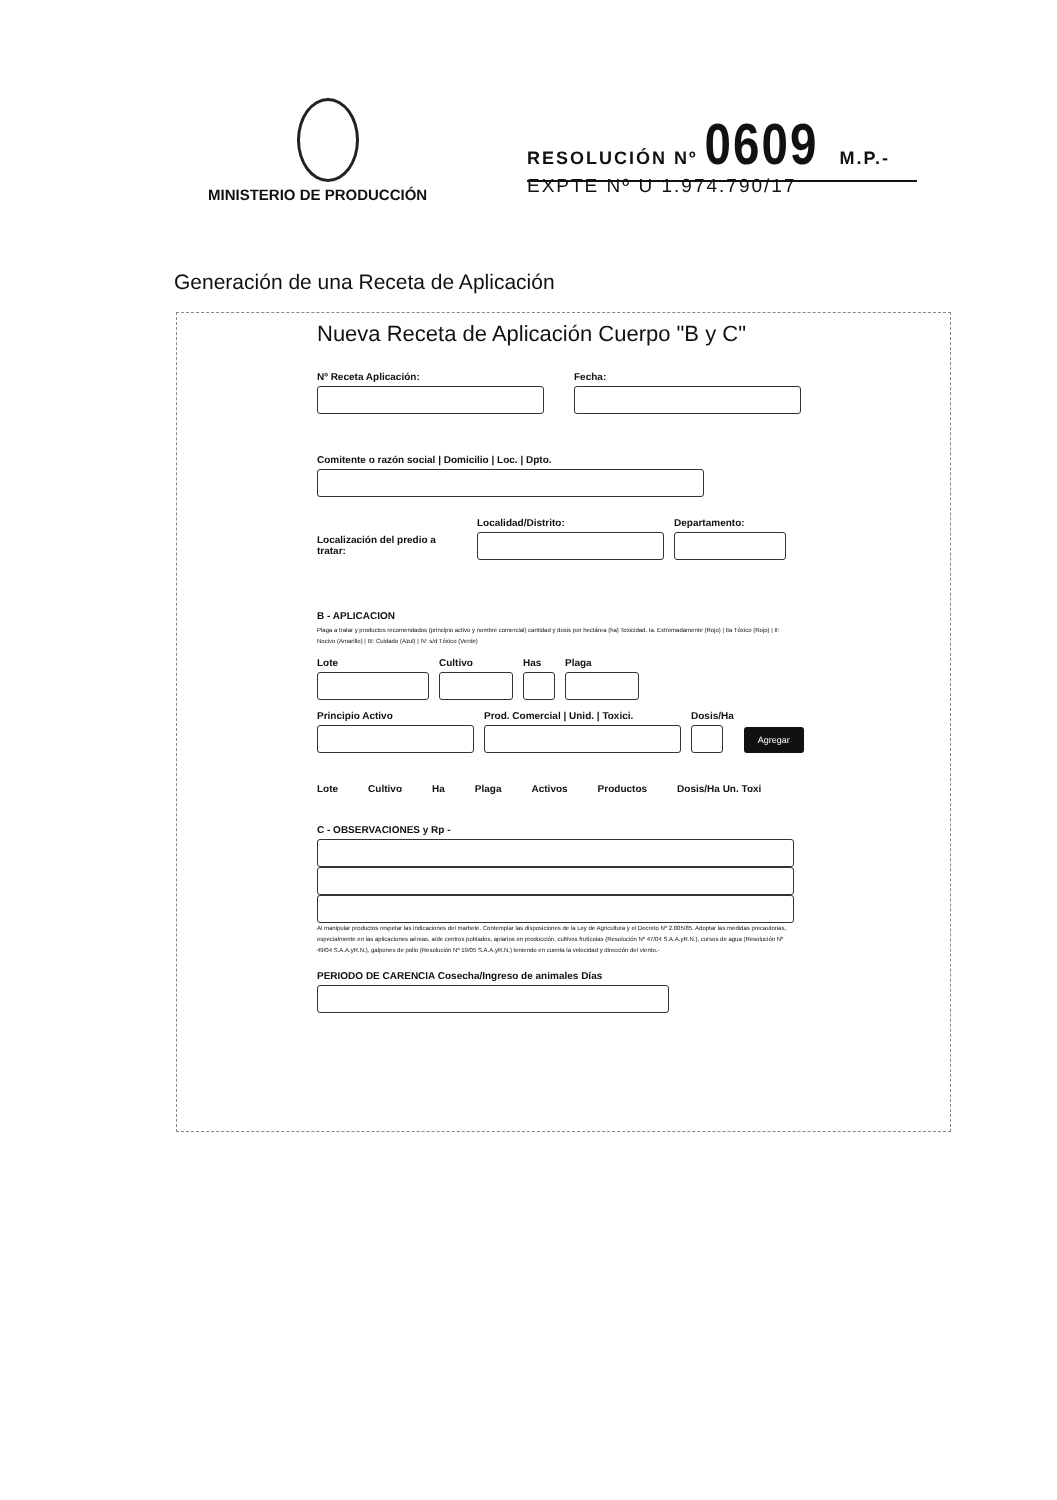MINISTERIO DE PRODUCCIÓN
RESOLUCIÓN Nº 0609 M.P.-
EXPTE Nº U 1.974.790/17
Generación de una Receta de Aplicación
Nueva Receta de Aplicación Cuerpo "B y C"
Nº Receta Aplicación:
Fecha:
Comitente o razón social | Domicilio | Loc. | Dpto.
Localización del predio a tratar:
Localidad/Distrito:
Departamento:
B - APLICACION
Plaga a tratar y productos recomendados (principio activo y nombre comercial) cantidad y dosis por hectárea (ha) Toxicidad. Ia. Extremadamente (Rojo) | IIa Tóxico (Rojo) | II: Nocivo (Amarillo) | III: Cuidado (Azul) | IV: s/d Tóxico (Verde)
Lote
Cultivo
Has
Plaga
Principio Activo
Prod. Comercial | Unid. | Toxici.
Dosis/Ha
Agregar
Lote Cultivo Ha Plaga Activos Productos Dosis/Ha Un. Toxi
C - OBSERVACIONES y Rp -
Al manipular productos respetar las indicaciones del marbete. Contemplar las disposiciones de la Ley de Agricultura y el Decreto Nº 2.005/85. Adoptar las medidas precautorias, especialmente en las aplicaciones aéreas, a/de centros poblados, apiarios en producción, cultivos frutícolas (Resolución Nº 47/04 S.A.A.yR.N.), cursos de agua (Resolución Nº 49/04 S.A.A.yR.N.), galpones de pollo (Resolución Nº 19/05 S.A.A.yR.N.) teniendo en cuenta la velocidad y dirección del viento.-
PERIODO DE CARENCIA Cosecha/Ingreso de animales Días